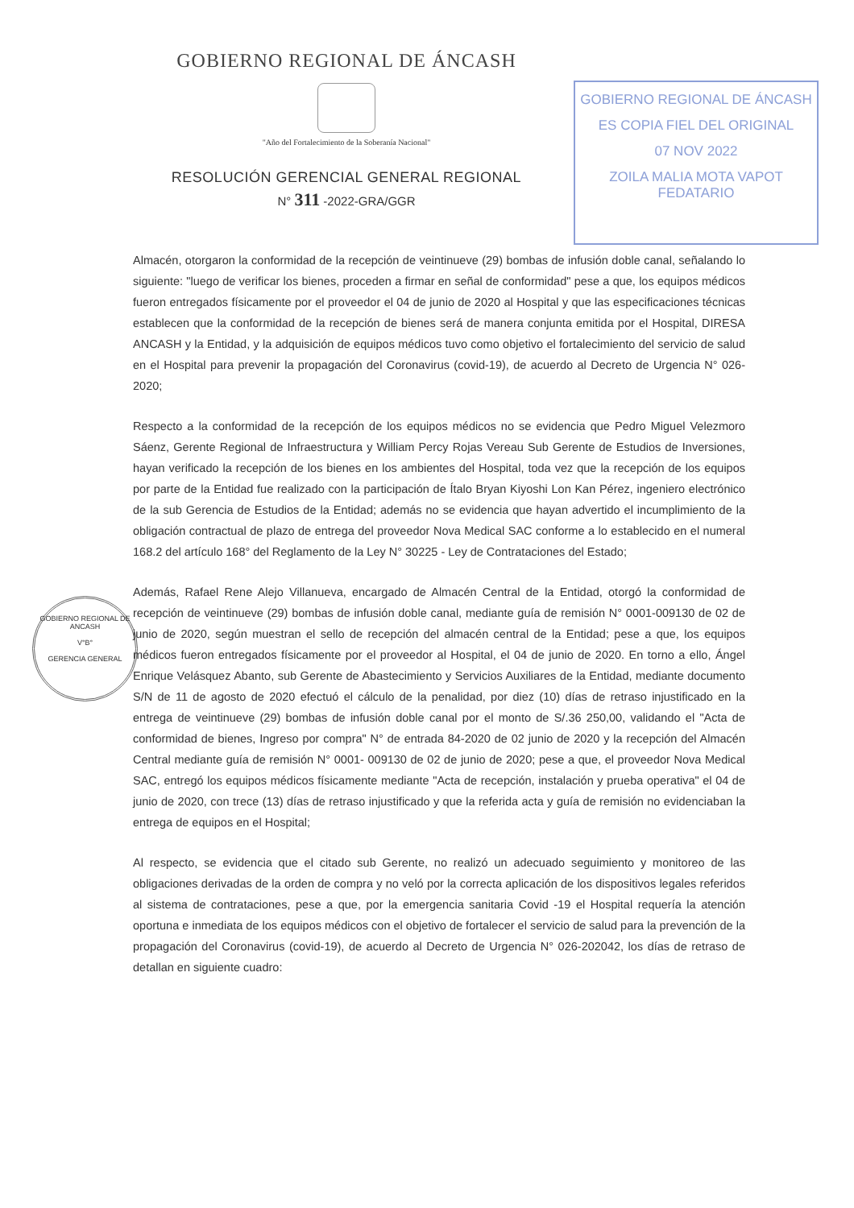GOBIERNO REGIONAL DE ÁNCASH
"Año del Fortalecimiento de la Soberanía Nacional"
RESOLUCIÓN GERENCIAL GENERAL REGIONAL
N° 311 -2022-GRA/GGR
GOBIERNO REGIONAL DE ÁNCASH
ES COPIA FIEL DEL ORIGINAL
07 NOV 2022
ZOILA MALIA MOTA VAPOT
FEDATARIO
GOBIERNO REGIONAL DE ANCASH
V°B°
GERENCIA GENERAL
Almacén, otorgaron la conformidad de la recepción de veintinueve (29) bombas de infusión doble canal, señalando lo siguiente: "luego de verificar los bienes, proceden a firmar en señal de conformidad" pese a que, los equipos médicos fueron entregados físicamente por el proveedor el 04 de junio de 2020 al Hospital y que las especificaciones técnicas establecen que la conformidad de la recepción de bienes será de manera conjunta emitida por el Hospital, DIRESA ANCASH y la Entidad, y la adquisición de equipos médicos tuvo como objetivo el fortalecimiento del servicio de salud en el Hospital para prevenir la propagación del Coronavirus (covid-19), de acuerdo al Decreto de Urgencia N° 026-2020;
Respecto a la conformidad de la recepción de los equipos médicos no se evidencia que Pedro Miguel Velezmoro Sáenz, Gerente Regional de Infraestructura y William Percy Rojas Vereau Sub Gerente de Estudios de Inversiones, hayan verificado la recepción de los bienes en los ambientes del Hospital, toda vez que la recepción de los equipos por parte de la Entidad fue realizado con la participación de Ítalo Bryan Kiyoshi Lon Kan Pérez, ingeniero electrónico de la sub Gerencia de Estudios de la Entidad; además no se evidencia que hayan advertido el incumplimiento de la obligación contractual de plazo de entrega del proveedor Nova Medical SAC conforme a lo establecido en el numeral 168.2 del artículo 168° del Reglamento de la Ley N° 30225 - Ley de Contrataciones del Estado;
Además, Rafael Rene Alejo Villanueva, encargado de Almacén Central de la Entidad, otorgó la conformidad de recepción de veintinueve (29) bombas de infusión doble canal, mediante guía de remisión N° 0001-009130 de 02 de junio de 2020, según muestran el sello de recepción del almacén central de la Entidad; pese a que, los equipos médicos fueron entregados físicamente por el proveedor al Hospital, el 04 de junio de 2020. En torno a ello, Ángel Enrique Velásquez Abanto, sub Gerente de Abastecimiento y Servicios Auxiliares de la Entidad, mediante documento S/N de 11 de agosto de 2020 efectuó el cálculo de la penalidad, por diez (10) días de retraso injustificado en la entrega de veintinueve (29) bombas de infusión doble canal por el monto de S/.36 250,00, validando el "Acta de conformidad de bienes, Ingreso por compra" N° de entrada 84-2020 de 02 junio de 2020 y la recepción del Almacén Central mediante guía de remisión N° 0001- 009130 de 02 de junio de 2020; pese a que, el proveedor Nova Medical SAC, entregó los equipos médicos físicamente mediante "Acta de recepción, instalación y prueba operativa" el 04 de junio de 2020, con trece (13) días de retraso injustificado y que la referida acta y guía de remisión no evidenciaban la entrega de equipos en el Hospital;
Al respecto, se evidencia que el citado sub Gerente, no realizó un adecuado seguimiento y monitoreo de las obligaciones derivadas de la orden de compra y no veló por la correcta aplicación de los dispositivos legales referidos al sistema de contrataciones, pese a que, por la emergencia sanitaria Covid -19 el Hospital requería la atención oportuna e inmediata de los equipos médicos con el objetivo de fortalecer el servicio de salud para la prevención de la propagación del Coronavirus (covid-19), de acuerdo al Decreto de Urgencia N° 026-202042, los días de retraso de detallan en siguiente cuadro: